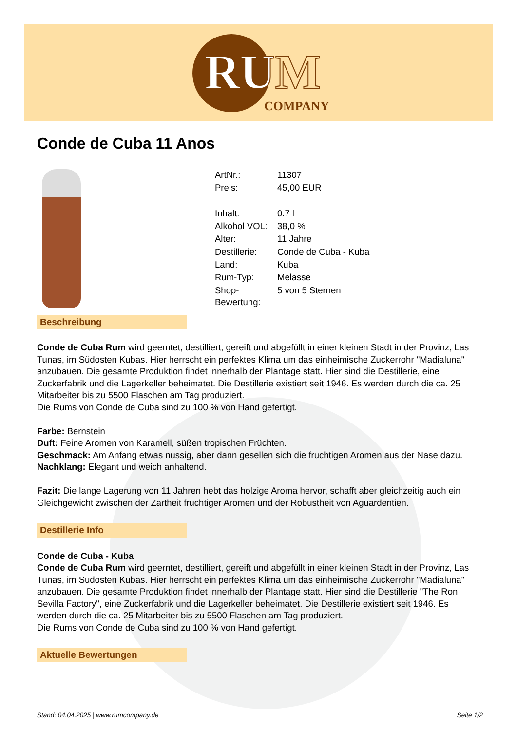RUM
COMPANY
Conde de Cuba 11 Anos
| ArtNr.: | 11307 |
| Preis: | 45,00 EUR |
| Inhalt: | 0.7 l |
| Alkohol VOL: | 38,0 % |
| Alter: | 11 Jahre |
| Destillerie: | Conde de Cuba - Kuba |
| Land: | Kuba |
| Rum-Typ: | Melasse |
| Shop- Bewertung: | 5 von 5 Sternen |
Beschreibung
Conde de Cuba Rum wird geerntet, destilliert, gereift und abgefüllt in einer kleinen Stadt in der Provinz, Las Tunas, im Südosten Kubas. Hier herrscht ein perfektes Klima um das einheimische Zuckerrohr "Madialuna" anzubauen. Die gesamte Produktion findet innerhalb der Plantage statt. Hier sind die Destillerie, eine Zuckerfabrik und die Lagerkeller beheimatet. Die Destillerie existiert seit 1946. Es werden durch die ca. 25 Mitarbeiter bis zu 5500 Flaschen am Tag produziert.
Die Rums von Conde de Cuba sind zu 100 % von Hand gefertigt.
Farbe: Bernstein
Duft: Feine Aromen von Karamell, süßen tropischen Früchten.
Geschmack: Am Anfang etwas nussig, aber dann gesellen sich die fruchtigen Aromen aus der Nase dazu.
Nachklang: Elegant und weich anhaltend.
Fazit: Die lange Lagerung von 11 Jahren hebt das holzige Aroma hervor, schafft aber gleichzeitig auch ein Gleichgewicht zwischen der Zartheit fruchtiger Aromen und der Robustheit von Aguardentien.
Destillerie Info
Conde de Cuba - Kuba
Conde de Cuba Rum wird geerntet, destilliert, gereift und abgefüllt in einer kleinen Stadt in der Provinz, Las Tunas, im Südosten Kubas. Hier herrscht ein perfektes Klima um das einheimische Zuckerrohr "Madialuna" anzubauen. Die gesamte Produktion findet innerhalb der Plantage statt. Hier sind die Destillerie "The Ron Sevilla Factory", eine Zuckerfabrik und die Lagerkeller beheimatet. Die Destillerie existiert seit 1946. Es werden durch die ca. 25 Mitarbeiter bis zu 5500 Flaschen am Tag produziert.
Die Rums von Conde de Cuba sind zu 100 % von Hand gefertigt.
Aktuelle Bewertungen
Stand: 04.04.2025 | www.rumcompany.de Seite 1/2